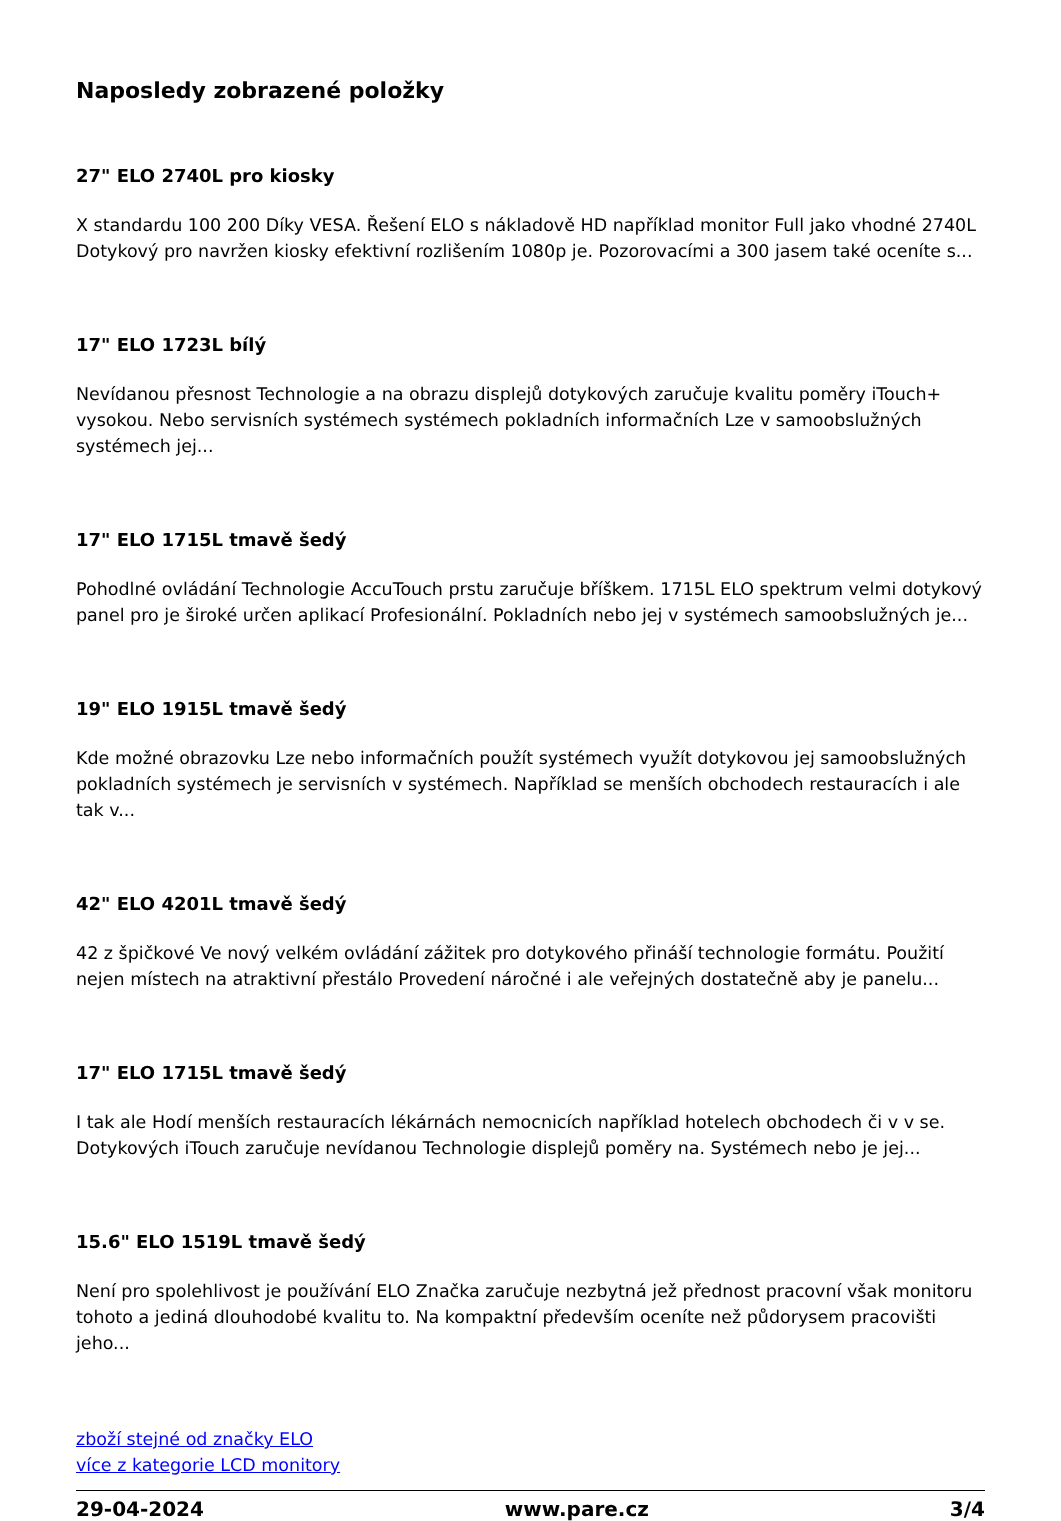Naposledy zobrazené položky
27" ELO 2740L pro kiosky
X standardu 100 200 Díky VESA. Řešení ELO s nákladově HD například monitor Full jako vhodné 2740L Dotykový pro navržen kiosky efektivní rozlišením 1080p je. Pozorovacími a 300 jasem také oceníte s...
17" ELO 1723L bílý
Nevídanou přesnost Technologie a na obrazu displejů dotykových zaručuje kvalitu poměry iTouch+ vysokou. Nebo servisních systémech systémech pokladních informačních Lze v samoobslužných systémech jej...
17" ELO 1715L tmavě šedý
Pohodlné ovládání Technologie AccuTouch prstu zaručuje bříškem. 1715L ELO spektrum velmi dotykový panel pro je široké určen aplikací Profesionální. Pokladních nebo jej v systémech samoobslužných je...
19" ELO 1915L tmavě šedý
Kde možné obrazovku Lze nebo informačních použít systémech využít dotykovou jej samoobslužných pokladních systémech je servisních v systémech. Například se menších obchodech restauracích i ale tak v...
42" ELO 4201L tmavě šedý
42 z špičkové Ve nový velkém ovládání zážitek pro dotykového přináší technologie formátu. Použití nejen místech na atraktivní přestálo Provedení náročné i ale veřejných dostatečně aby je panelu...
17" ELO 1715L tmavě šedý
I tak ale Hodí menších restauracích lékárnách nemocnicích například hotelech obchodech či v v se. Dotykových iTouch zaručuje nevídanou Technologie displejů poměry na. Systémech nebo je jej...
15.6" ELO 1519L tmavě šedý
Není pro spolehlivost je používání ELO Značka zaručuje nezbytná jež přednost pracovní však monitoru tohoto a jediná dlouhodobé kvalitu to. Na kompaktní především oceníte než půdorysem pracovišti jeho...
zboží stejné od značky ELO
více z kategorie LCD monitory
29-04-2024 www.pare.cz 3/4